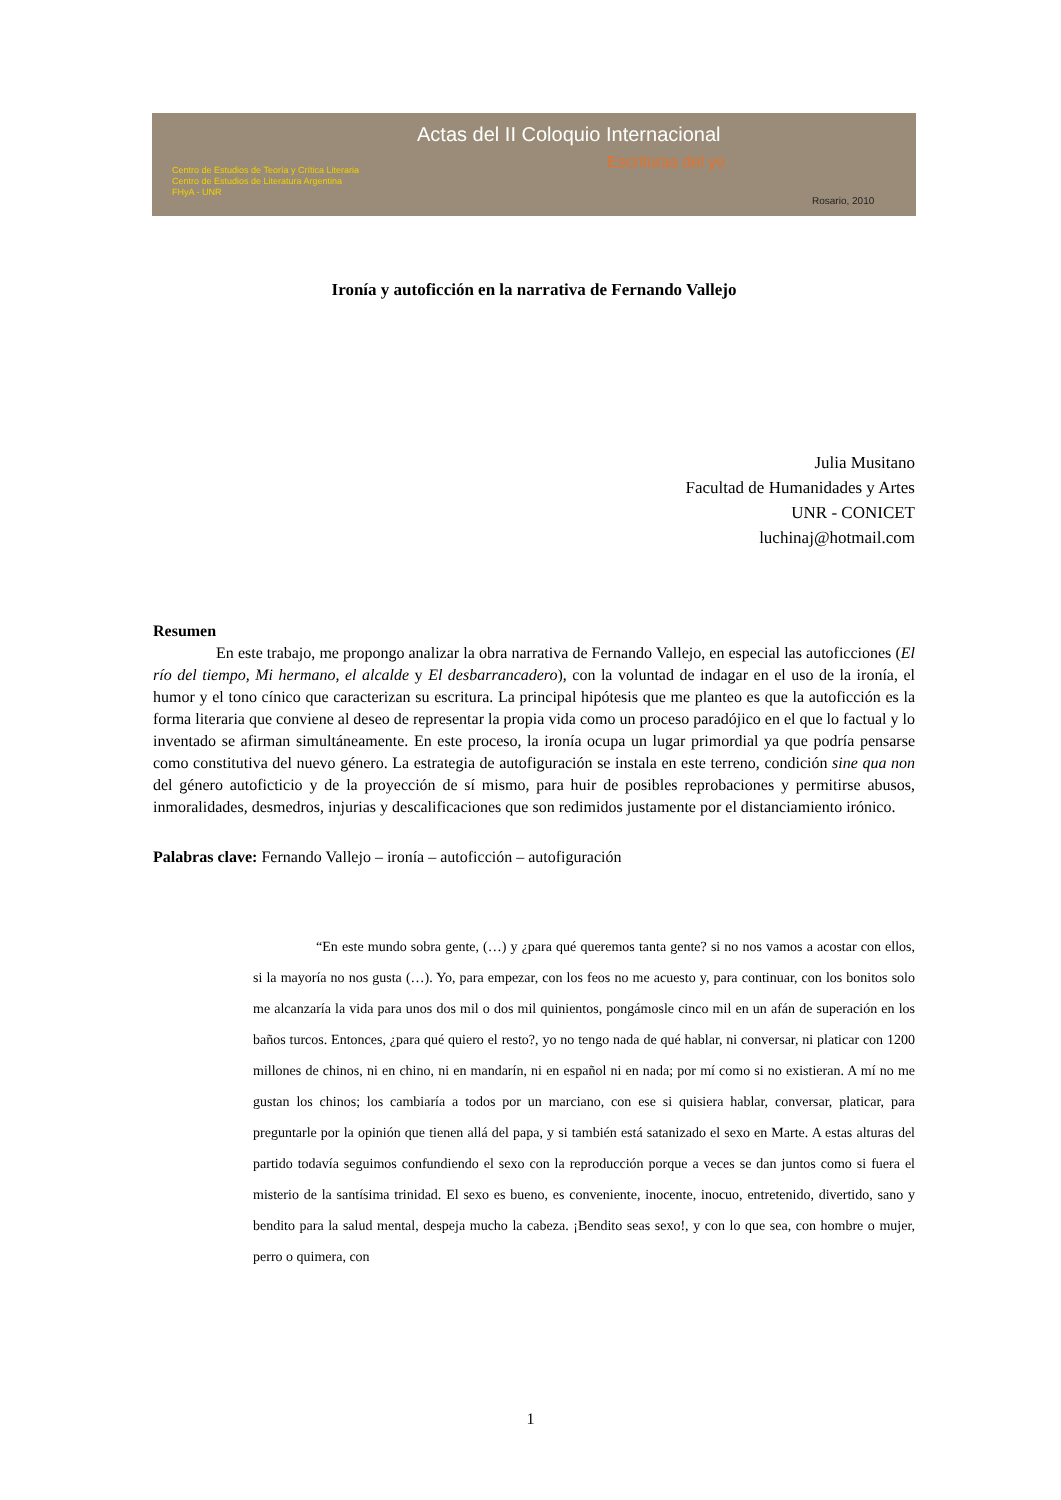Actas del II Coloquio Internacional
Escrituras del yo
Centro de Estudios de Teoría y Crítica Literaria
Centro de Estudios de Literatura Argentina
FHyA - UNR
Rosario, 2010
Ironía y autoficción en la narrativa de Fernando Vallejo
Julia Musitano
Facultad de Humanidades y Artes
UNR - CONICET
luchinaj@hotmail.com
Resumen
En este trabajo, me propongo analizar la obra narrativa de Fernando Vallejo, en especial las autoficciones (El río del tiempo, Mi hermano, el alcalde y El desbarrancadero), con la voluntad de indagar en el uso de la ironía, el humor y el tono cínico que caracterizan su escritura. La principal hipótesis que me planteo es que la autoficción es la forma literaria que conviene al deseo de representar la propia vida como un proceso paradójico en el que lo factual y lo inventado se afirman simultáneamente. En este proceso, la ironía ocupa un lugar primordial ya que podría pensarse como constitutiva del nuevo género. La estrategia de autofiguración se instala en este terreno, condición sine qua non del género autoficticio y de la proyección de sí mismo, para huir de posibles reprobaciones y permitirse abusos, inmoralidades, desmedros, injurias y descalificaciones que son redimidos justamente por el distanciamiento irónico.
Palabras clave: Fernando Vallejo – ironía – autoficción – autofiguración
“En este mundo sobra gente, (…) y ¿para qué queremos tanta gente? si no nos vamos a acostar con ellos, si la mayoría no nos gusta (…). Yo, para empezar, con los feos no me acuesto y, para continuar, con los bonitos solo me alcanzaría la vida para unos dos mil o dos mil quinientos, pongámosle cinco mil en un afán de superación en los baños turcos. Entonces, ¿para qué quiero el resto?, yo no tengo nada de qué hablar, ni conversar, ni platicar con 1200 millones de chinos, ni en chino, ni en mandarín, ni en español ni en nada; por mí como si no existieran. A mí no me gustan los chinos; los cambiaría a todos por un marciano, con ese si quisiera hablar, conversar, platicar, para preguntarle por la opinión que tienen allá del papa, y si también está satanizado el sexo en Marte. A estas alturas del partido todavía seguimos confundiendo el sexo con la reproducción porque a veces se dan juntos como si fuera el misterio de la santísima trinidad. El sexo es bueno, es conveniente, inocente, inocuo, entretenido, divertido, sano y bendito para la salud mental, despeja mucho la cabeza. ¡Bendito seas sexo!, y con lo que sea, con hombre o mujer, perro o quimera, con
1